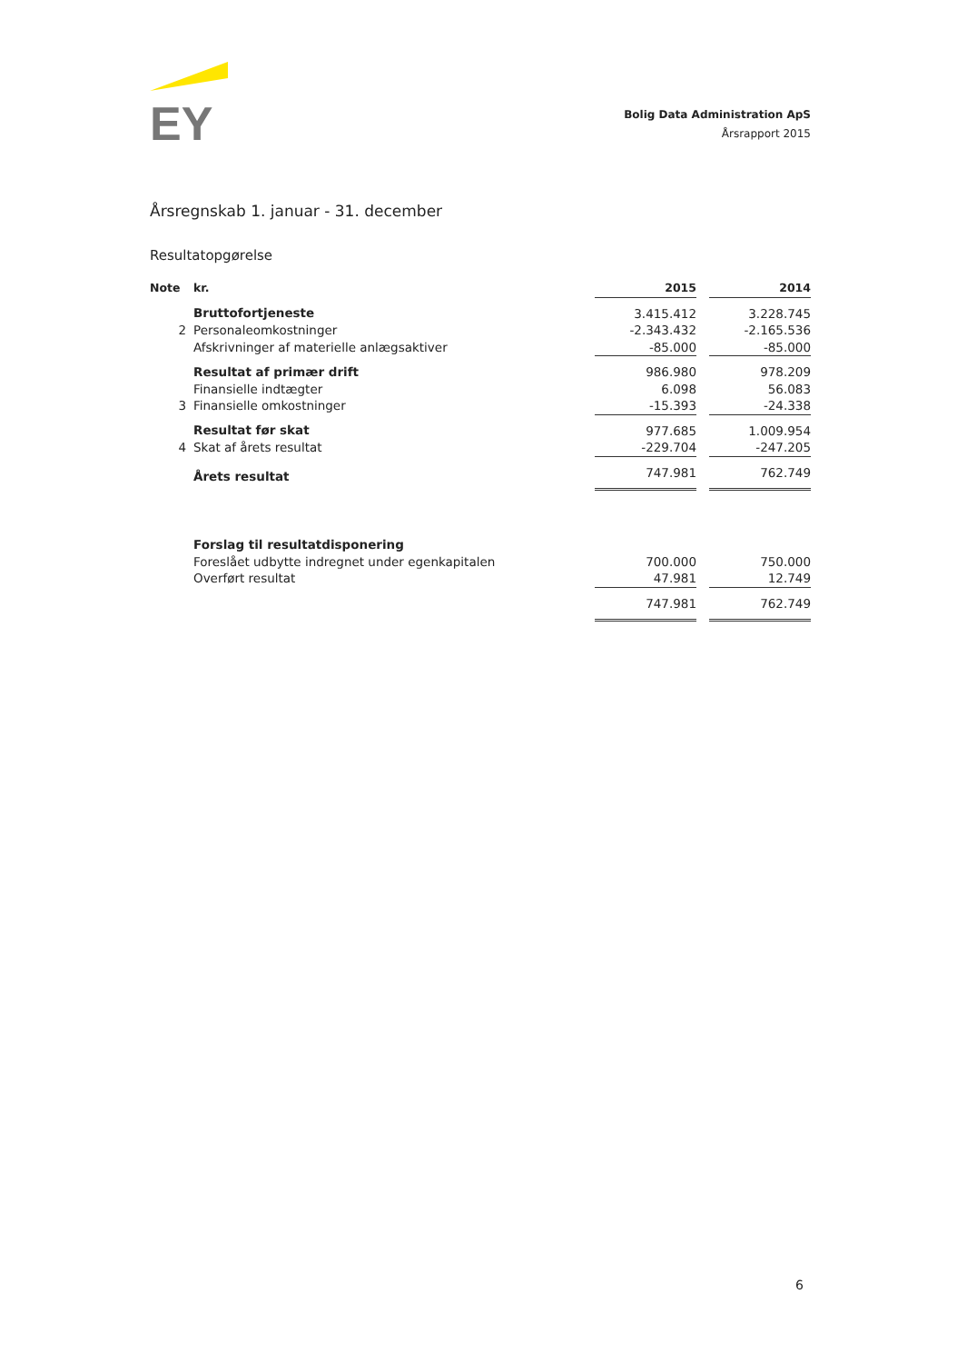EY
Bolig Data Administration ApS
Årsrapport 2015
Årsregnskab 1. januar - 31. december
Resultatopgørelse
| Note | kr. | 2015 | | 2014 |
| --- | --- | --- | --- | --- |
| | Bruttofortjeneste | 3.415.412 | | 3.228.745 |
| 2 | Personaleomkostninger | -2.343.432 | | -2.165.536 |
| | Afskrivninger af materielle anlægsaktiver | -85.000 | | -85.000 |
| | Resultat af primær drift | 986.980 | | 978.209 |
| | Finansielle indtægter | 6.098 | | 56.083 |
| 3 | Finansielle omkostninger | -15.393 | | -24.338 |
| | Resultat før skat | 977.685 | | 1.009.954 |
| 4 | Skat af årets resultat | -229.704 | | -247.205 |
| | Årets resultat | 747.981 | | 762.749 |
| | Forslag til resultatdisponering | | | |
| | Foreslået udbytte indregnet under egenkapitalen | 700.000 | | 750.000 |
| | Overført resultat | 47.981 | | 12.749 |
| | | 747.981 | | 762.749 |
6